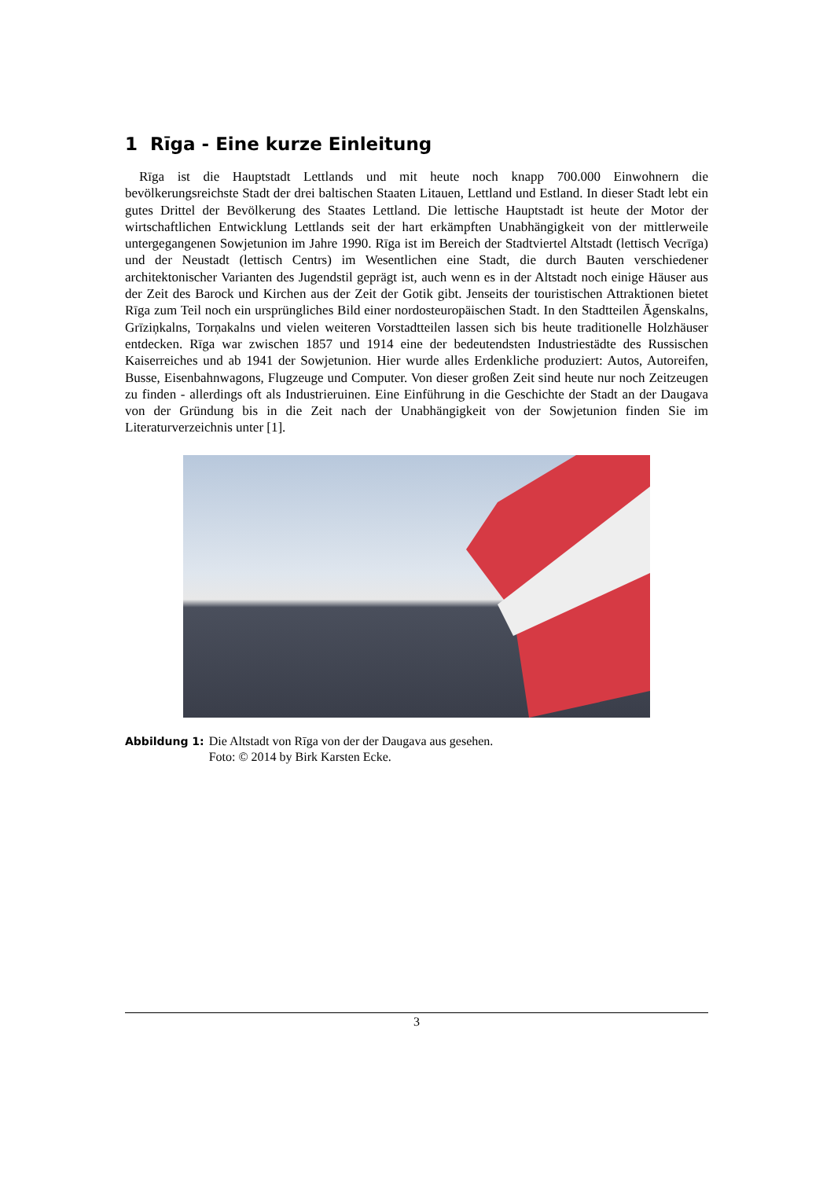1 Rīga - Eine kurze Einleitung
Rīga ist die Hauptstadt Lettlands und mit heute noch knapp 700.000 Einwohnern die bevölkerungsreichste Stadt der drei baltischen Staaten Litauen, Lettland und Estland. In dieser Stadt lebt ein gutes Drittel der Bevölkerung des Staates Lettland. Die lettische Hauptstadt ist heute der Motor der wirtschaftlichen Entwicklung Lettlands seit der hart erkämpften Unabhängigkeit von der mittlerweile untergegangenen Sowjetunion im Jahre 1990. Rīga ist im Bereich der Stadtviertel Altstadt (lettisch Vecrīga) und der Neustadt (lettisch Centrs) im Wesentlichen eine Stadt, die durch Bauten verschiedener architektonischer Varianten des Jugendstil geprägt ist, auch wenn es in der Altstadt noch einige Häuser aus der Zeit des Barock und Kirchen aus der Zeit der Gotik gibt. Jenseits der touristischen Attraktionen bietet Rīga zum Teil noch ein ursprüngliches Bild einer nordosteuropäischen Stadt. In den Stadtteilen Āgenskalns, Grīziņkalns, Torņakalns und vielen weiteren Vorstadtteilen lassen sich bis heute traditionelle Holzhäuser entdecken. Rīga war zwischen 1857 und 1914 eine der bedeutendsten Industriestädte des Russischen Kaiserreiches und ab 1941 der Sowjetunion. Hier wurde alles Erdenkliche produziert: Autos, Autoreifen, Busse, Eisenbahnwagons, Flugzeuge und Computer. Von dieser großen Zeit sind heute nur noch Zeitzeugen zu finden - allerdings oft als Industrieruinen. Eine Einführung in die Geschichte der Stadt an der Daugava von der Gründung bis in die Zeit nach der Unabhängigkeit von der Sowjetunion finden Sie im Literaturverzeichnis unter [1].
Abbildung 1: Die Altstadt von Rīga von der der Daugava aus gesehen.
Foto: © 2014 by Birk Karsten Ecke.
3